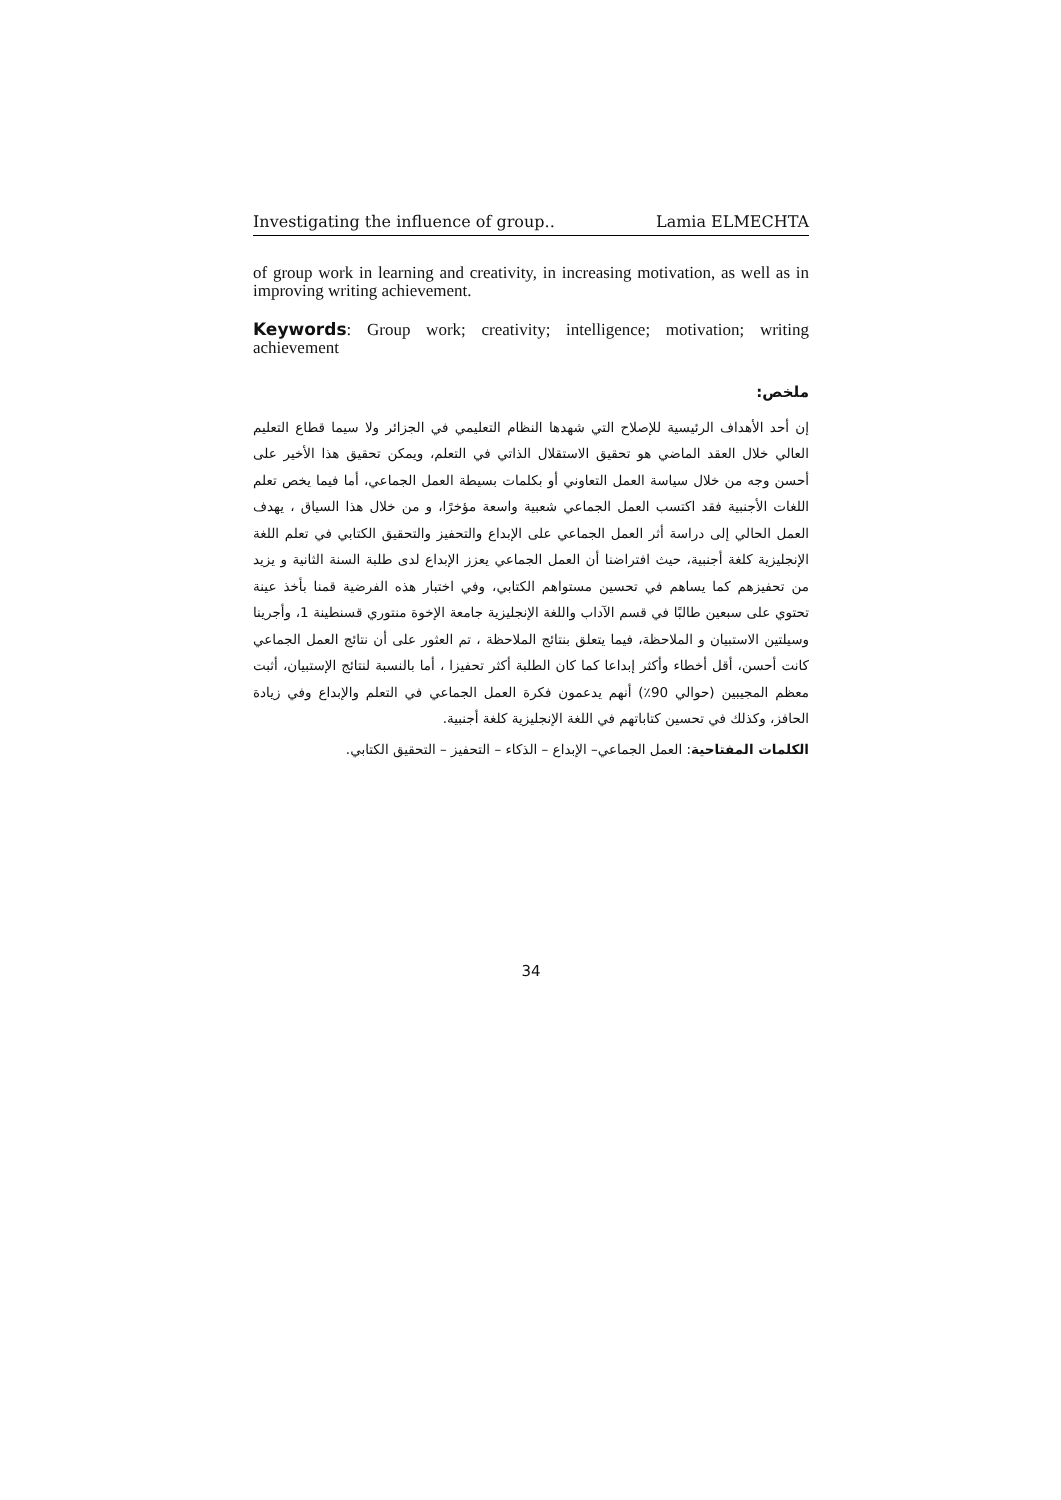Investigating the influence of group.. Lamia ELMECHTA
of group work in learning and creativity, in increasing motivation, as well as in improving writing achievement.
Keywords: Group work; creativity; intelligence; motivation; writing achievement
ملخص:
إن أحد الأهداف الرئيسية للإصلاح التي شهدها النظام التعليمي في الجزائر ولا سيما قطاع التعليم العالي خلال العقد الماضي هو تحقيق الاستقلال الذاتي في التعلم، ويمكن تحقيق هذا الأخير على أحسن وجه من خلال سياسة العمل التعاوني أو بكلمات بسيطة العمل الجماعي، أما فيما يخص تعلم اللغات الأجنبية فقد اكتسب العمل الجماعي شعبية واسعة مؤخرًا، و من خلال هذا السياق ، يهدف العمل الحالي إلى دراسة أثر العمل الجماعي على الإبداع والتحفيز والتحقيق الكتابي في تعلم اللغة الإنجليزية كلغة أجنبية، حيث افتراضنا أن العمل الجماعي يعزز الإبداع لدى طلبة السنة الثانية و يزيد من تحفيزهم كما يساهم في تحسين مستواهم الكتابي، وفي اختبار هذه الفرضية قمنا بأخذ عينة تحتوي على سبعين طالبًا في قسم الآداب واللغة الإنجليزية جامعة الإخوة منتوري قسنطينة 1، وأجرينا وسيلتين الاستبيان و الملاحظة، فيما يتعلق بنتائج الملاحظة ، تم العثور على أن نتائج العمل الجماعي كانت أحسن، أقل أخطاء وأكثر إبداعا كما كان الطلبة أكثر تحفيزا ، أما بالنسبة لنتائج الإستبيان، أثبت معظم المجيبين (حوالي 90٪) أنهم يدعمون فكرة العمل الجماعي في التعلم والإبداع وفي زيادة الحافز، وكذلك في تحسين كتاباتهم في اللغة الإنجليزية كلغة أجنبية.
الكلمات المفتاحية: العمل الجماعي– الإبداع – الذكاء – التحفيز – التحقيق الكتابي.
34